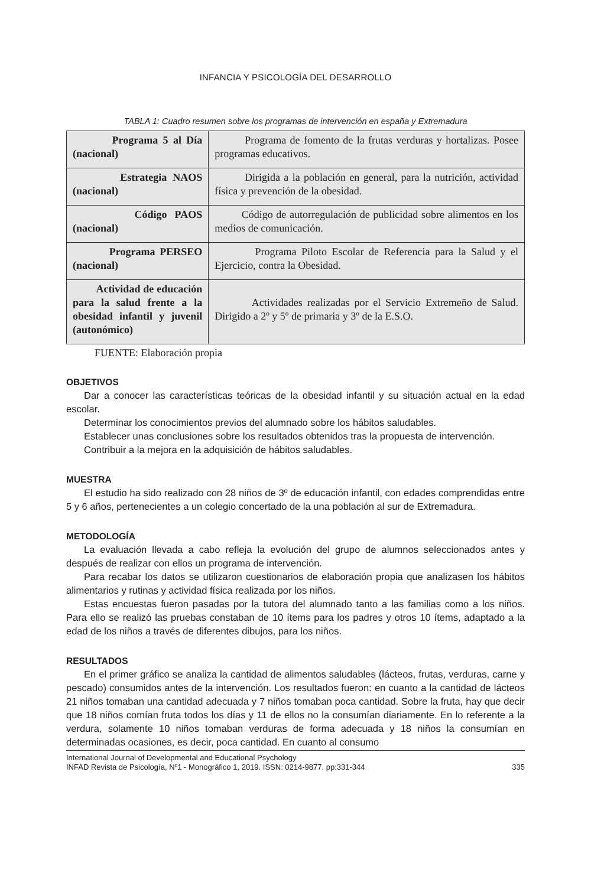INFANCIA Y PSICOLOGÍA DEL DESARROLLO
TABLA 1: Cuadro resumen sobre los programas de intervención en españa y Extremadura
| Programa 5 al Día (nacional) | Programa de fomento de la frutas verduras y hortalizas. Posee programas educativos. |
| Estrategia NAOS (nacional) | Dirigida a la población en general, para la nutrición, actividad física y prevención de la obesidad. |
| Código PAOS (nacional) | Código de autorregulación de publicidad sobre alimentos en los medios de comunicación. |
| Programa PERSEO (nacional) | Programa Piloto Escolar de Referencia para la Salud y el Ejercicio, contra la Obesidad. |
| Actividad de educación para la salud frente a la obesidad infantil y juvenil (autonómico) | Actividades realizadas por el Servicio Extremeño de Salud. Dirigido a 2º y 5º de primaria y 3º de la E.S.O. |
FUENTE: Elaboración propia
OBJETIVOS
Dar a conocer las características teóricas de la obesidad infantil y su situación actual en la edad escolar.
Determinar los conocimientos previos del alumnado sobre los hábitos saludables.
Establecer unas conclusiones sobre los resultados obtenidos tras la propuesta de intervención.
Contribuir a la mejora en la adquisición de hábitos saludables.
MUESTRA
El estudio ha sido realizado con 28 niños de 3º de educación infantil, con edades comprendidas entre 5 y 6 años, pertenecientes a un colegio concertado de la una población al sur de Extremadura.
METODOLOGÍA
La evaluación llevada a cabo refleja la evolución del grupo de alumnos seleccionados antes y después de realizar con ellos un programa de intervención.
Para recabar los datos se utilizaron cuestionarios de elaboración propia que analizasen los hábitos alimentarios y rutinas y actividad física realizada por los niños.
Estas encuestas fueron pasadas por la tutora del alumnado tanto a las familias como a los niños. Para ello se realizó las pruebas constaban de 10 ítems para los padres y otros 10 ítems, adaptado a la edad de los niños a través de diferentes dibujos, para los niños.
RESULTADOS
En el primer gráfico se analiza la cantidad de alimentos saludables (lácteos, frutas, verduras, carne y pescado) consumidos antes de la intervención. Los resultados fueron: en cuanto a la cantidad de lácteos 21 niños tomaban una cantidad adecuada y 7 niños tomaban poca cantidad. Sobre la fruta, hay que decir que 18 niños comían fruta todos los días y 11 de ellos no la consumían diariamente. En lo referente a la verdura, solamente 10 niños tomaban verduras de forma adecuada y 18 niños la consumían en determinadas ocasiones, es decir, poca cantidad. En cuanto al consumo
International Journal of Developmental and Educational Psychology
INFAD Revista de Psicología, Nº1 - Monográfico 1, 2019. ISSN: 0214-9877. pp:331-344 335